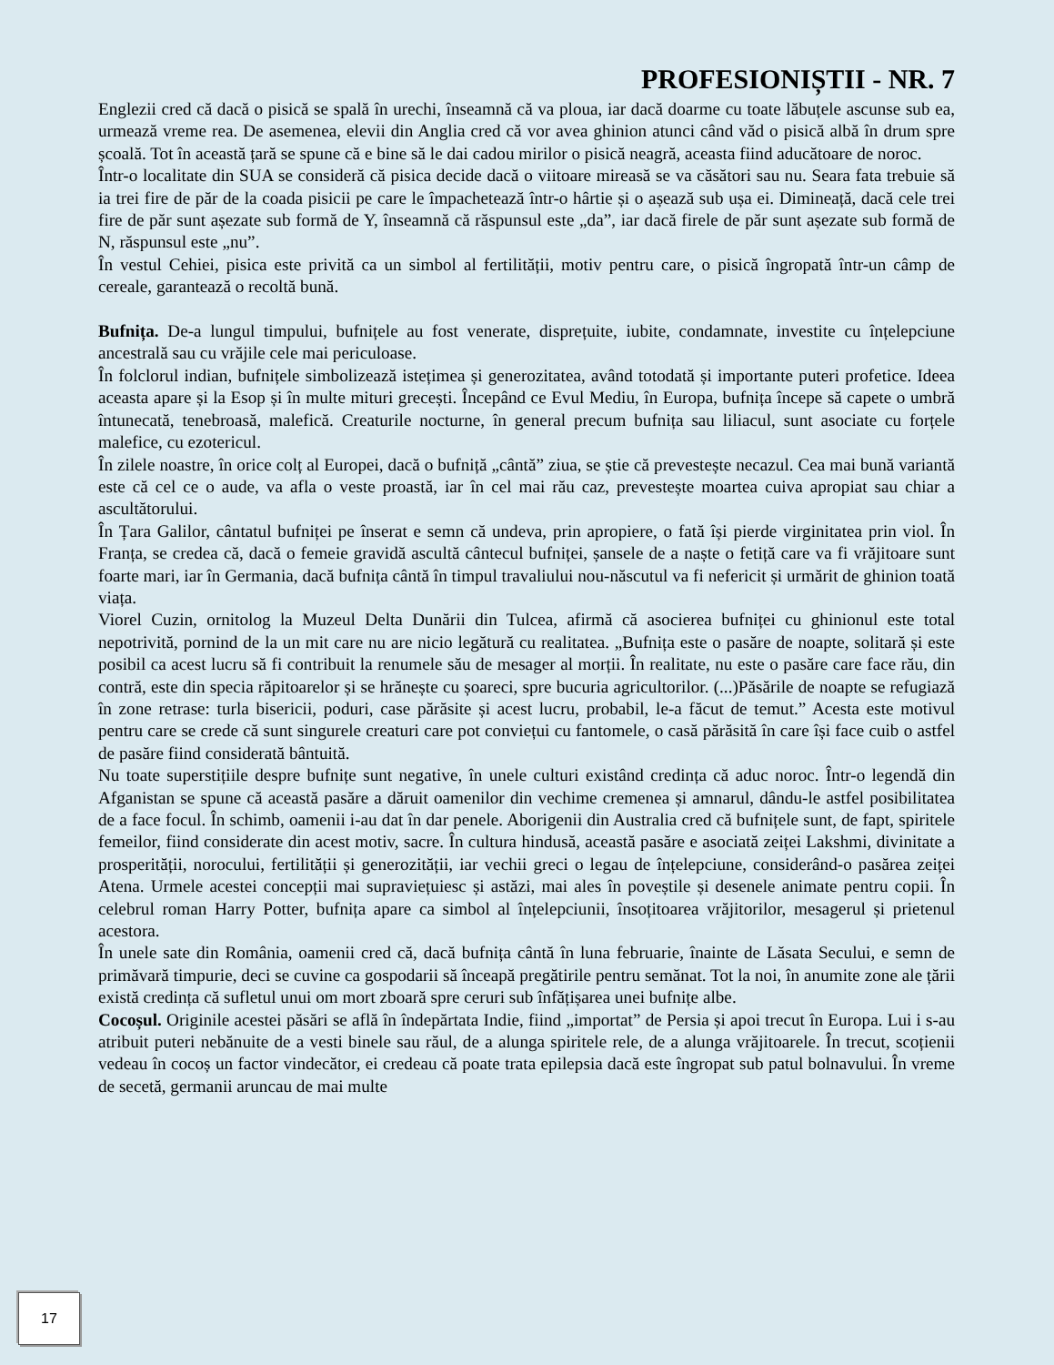PROFESIONIȘTII - NR. 7
Englezii cred că dacă o pisică se spală în urechi, înseamnă că va ploua, iar dacă doarme cu toate lăbuțele ascunse sub ea, urmează vreme rea. De asemenea, elevii din Anglia cred că vor avea ghinion atunci când văd o pisică albă în drum spre școală. Tot în această țară se spune că e bine să le dai cadou mirilor o pisică neagră, aceasta fiind aducătoare de noroc.
Într-o localitate din SUA se consideră că pisica decide dacă o viitoare mireasă se va căsători sau nu. Seara fata trebuie să ia trei fire de păr de la coada pisicii pe care le împachetează într-o hârtie și o așează sub ușa ei. Dimineață, dacă cele trei fire de păr sunt așezate sub formă de Y, înseamnă că răspunsul este „da”, iar dacă firele de păr sunt așezate sub formă de N, răspunsul este „nu”.
În vestul Cehiei, pisica este privită ca un simbol al fertilității, motiv pentru care, o pisică îngropată într-un câmp de cereale, garantează o recoltă bună.
Bufnița. De-a lungul timpului, bufnițele au fost venerate, disprețuite, iubite, condamnate, investite cu înțelepciune ancestrală sau cu vrăjile cele mai periculoase.
În folclorul indian, bufnițele simbolizează istețimea și generozitatea, având totodată și importante puteri profetice. Ideea aceasta apare și la Esop și în multe mituri grecești. Începând ce Evul Mediu, în Europa, bufnița începe să capete o umbră întunecată, tenebroasă, malefică. Creaturile nocturne, în general precum bufnița sau liliacul, sunt asociate cu forțele malefice, cu ezotericul.
În zilele noastre, în orice colț al Europei, dacă o bufniță „cântă” ziua, se știe că prevestește necazul. Cea mai bună variantă este că cel ce o aude, va afla o veste proastă, iar în cel mai rău caz, prevestește moartea cuiva apropiat sau chiar a ascultătorului.
În Țara Galilor, cântatul bufniței pe înserat e semn că undeva, prin apropiere, o fată își pierde virginitatea prin viol. În Franța, se credea că, dacă o femeie gravidă ascultă cântecul bufniței, șansele de a naște o fetiță care va fi vrăjitoare sunt foarte mari, iar în Germania, dacă bufnița cântă în timpul travaliului nou-născutul va fi nefericit și urmărit de ghinion toată viața.
Viorel Cuzin, ornitolog la Muzeul Delta Dunării din Tulcea, afirmă că asocierea bufniței cu ghinionul este total nepotrivită, pornind de la un mit care nu are nicio legătură cu realitatea. „Bufnița este o pasăre de noapte, solitară și este posibil ca acest lucru să fi contribuit la renumele său de mesager al morții. În realitate, nu este o pasăre care face rău, din contră, este din specia răpitoarelor și se hrănește cu șoareci, spre bucuria agricultorilor. (...)Păsările de noapte se refugiază în zone retrase: turla bisericii, poduri, case părăsite și acest lucru, probabil, le-a făcut de temut.” Acesta este motivul pentru care se crede că sunt singurele creaturi care pot conviețui cu fantomele, o casă părăsită în care își face cuib o astfel de pasăre fiind considerată bântuită.
Nu toate superstițiile despre bufnițe sunt negative, în unele culturi existând credința că aduc noroc. Într-o legendă din Afganistan se spune că această pasăre a dăruit oamenilor din vechime cremenea și amnarul, dându-le astfel posibilitatea de a face focul. În schimb, oamenii i-au dat în dar penele. Aborigenii din Australia cred că bufnițele sunt, de fapt, spiritele femeilor, fiind considerate din acest motiv, sacre. În cultura hindusă, această pasăre e asociată zeiței Lakshmi, divinitate a prosperității, norocului, fertilității și generozității, iar vechii greci o legau de înțelepciune, considerând-o pasărea zeiței Atena. Urmele acestei concepții mai supraviețuiesc și astăzi, mai ales în poveștile și desenele animate pentru copii. În celebrul roman Harry Potter, bufnița apare ca simbol al înțelepciunii, însoțitoarea vrăjitorilor, mesagerul și prietenul acestora.
În unele sate din România, oamenii cred că, dacă bufnița cântă în luna februarie, înainte de Lăsata Secului, e semn de primăvară timpurie, deci se cuvine ca gospodarii să înceapă pregătirile pentru semănat. Tot la noi, în anumite zone ale țării există credința că sufletul unui om mort zboară spre ceruri sub înfățișarea unei bufnițe albe.
Cocoșul. Originile acestei păsări se află în îndepărtata Indie, fiind „importat” de Persia și apoi trecut în Europa. Lui i s-au atribuit puteri nebănuite de a vesti binele sau răul, de a alunga spiritele rele, de a alunga vrăjitoarele. În trecut, scoțienii vedeau în cocoș un factor vindecător, ei credeau că poate trata epilepsia dacă este îngropat sub patul bolnavului. În vreme de secetă, germanii aruncau de mai multe
17